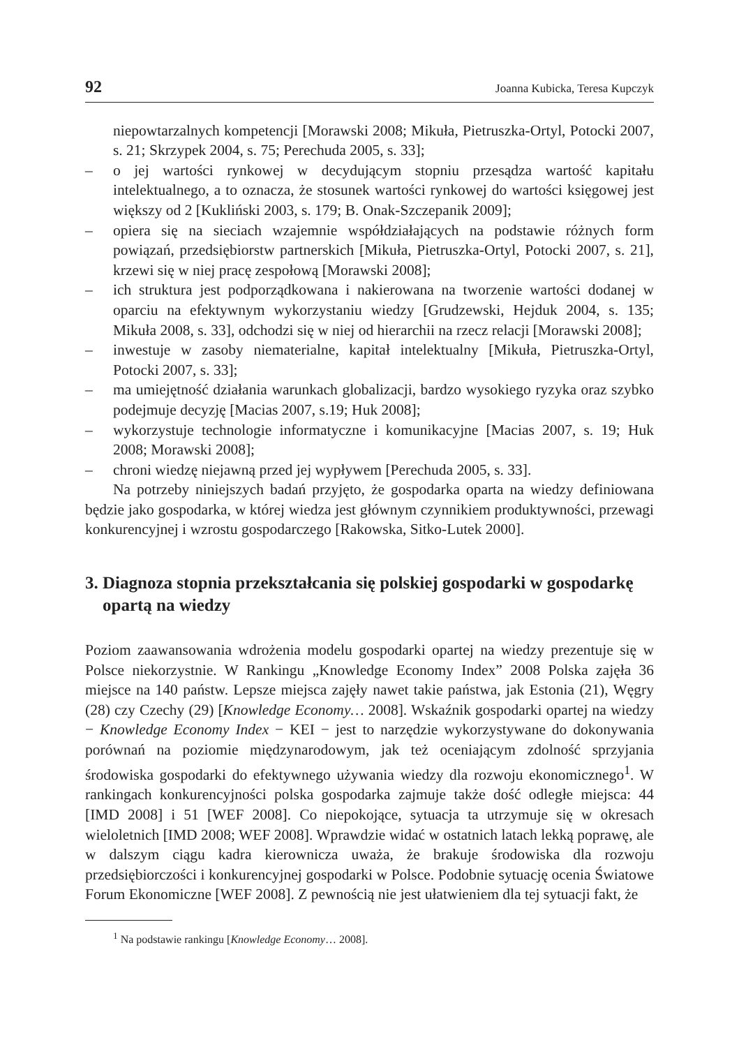92 Joanna Kubicka, Teresa Kupczyk
niepowtarzalnych kompetencji [Morawski 2008; Mikuła, Pietruszka-Ortyl, Potocki 2007, s. 21; Skrzypek 2004, s. 75; Perechuda 2005, s. 33];
– o jej wartości rynkowej w decydującym stopniu przesądza wartość kapitału intelektualnego, a to oznacza, że stosunek wartości rynkowej do wartości księgowej jest większy od 2 [Kukliński 2003, s. 179; B. Onak-Szczepanik 2009];
– opiera się na sieciach wzajemnie współdziałających na podstawie różnych form powiązań, przedsiębiorstw partnerskich [Mikuła, Pietruszka-Ortyl, Potocki 2007, s. 21], krzewi się w niej pracę zespołową [Morawski 2008];
– ich struktura jest podporządkowana i nakierowana na tworzenie wartości dodanej w oparciu na efektywnym wykorzystaniu wiedzy [Grudzewski, Hejduk 2004, s. 135; Mikuła 2008, s. 33], odchodzi się w niej od hierarchii na rzecz relacji [Morawski 2008];
– inwestuje w zasoby niematerialne, kapitał intelektualny [Mikuła, Pietruszka-Ortyl, Potocki 2007, s. 33];
– ma umiejętność działania warunkach globalizacji, bardzo wysokiego ryzyka oraz szybko podejmuje decyzję [Macias 2007, s.19; Huk 2008];
– wykorzystuje technologie informatyczne i komunikacyjne [Macias 2007, s. 19; Huk 2008; Morawski 2008];
– chroni wiedzę niejawną przed jej wypływem [Perechuda 2005, s. 33].
Na potrzeby niniejszych badań przyjęto, że gospodarka oparta na wiedzy definiowana będzie jako gospodarka, w której wiedza jest głównym czynnikiem produktywności, przewagi konkurencyjnej i wzrostu gospodarczego [Rakowska, Sitko-Lutek 2000].
3. Diagnoza stopnia przekształcania się polskiej gospodarki w gospodarkę opartą na wiedzy
Poziom zaawansowania wdrożenia modelu gospodarki opartej na wiedzy prezentuje się w Polsce niekorzystnie. W Rankingu „Knowledge Economy Index” 2008 Polska zajęła 36 miejsce na 140 państw. Lepsze miejsca zajęły nawet takie państwa, jak Estonia (21), Węgry (28) czy Czechy (29) [Knowledge Economy… 2008]. Wskaźnik gospodarki opartej na wiedzy − Knowledge Economy Index − KEI − jest to narzędzie wykorzystywane do dokonywania porównań na poziomie międzynarodowym, jak też oceniającym zdolność sprzyjania środowiska gospodarki do efektywnego używania wiedzy dla rozwoju ekonomicznego<sup>1</sup>. W rankingach konkurencyjności polska gospodarka zajmuje także dość odległe miejsca: 44 [IMD 2008] i 51 [WEF 2008]. Co niepokojące, sytuacja ta utrzymuje się w okresach wieloletnich [IMD 2008; WEF 2008]. Wprawdzie widać w ostatnich latach lekką poprawę, ale w dalszym ciągu kadra kierownicza uważa, że brakuje środowiska dla rozwoju przedsiębiorczości i konkurencyjnej gospodarki w Polsce. Podobnie sytuację ocenia Światowe Forum Ekonomiczne [WEF 2008]. Z pewnością nie jest ułatwieniem dla tej sytuacji fakt, że
<sup>1</sup> Na podstawie rankingu [Knowledge Economy… 2008].